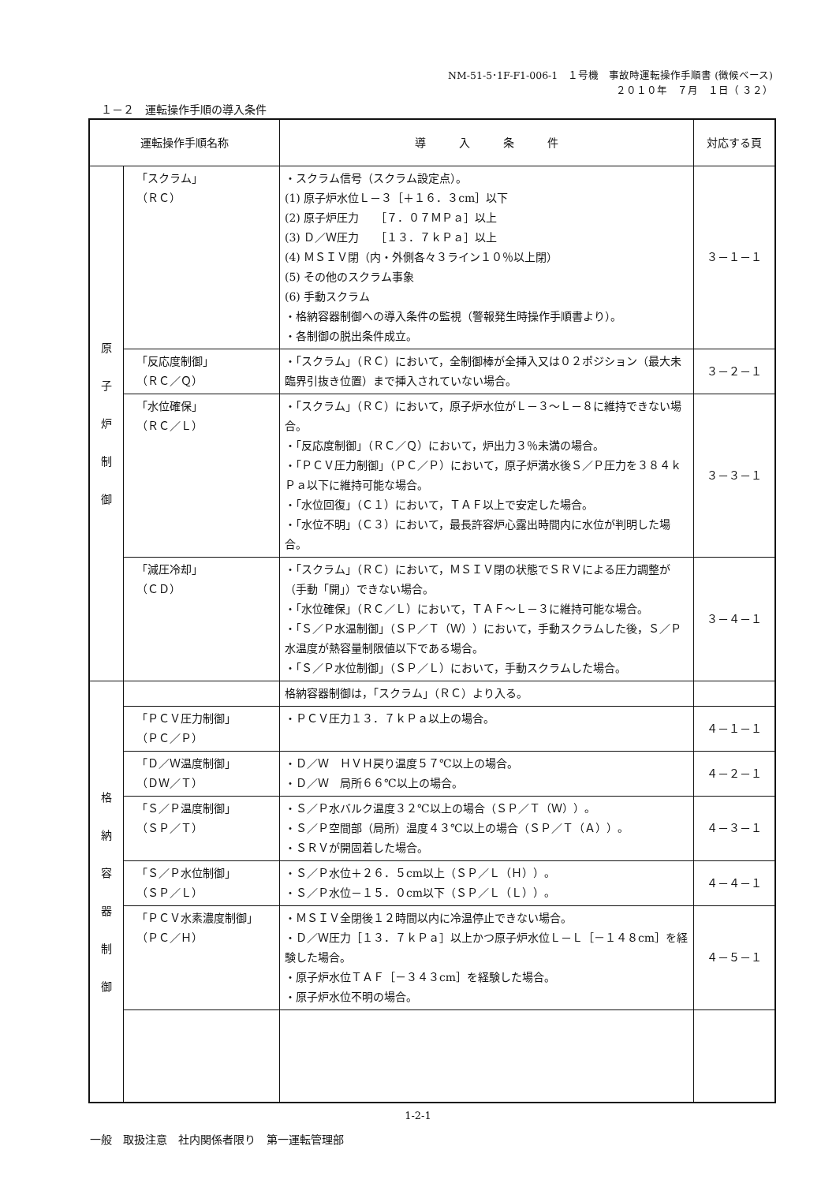NM-51-5･1F-F1-006-1　１号機　事故時運転操作手順書 (徴候ベース)
２０１０年　７月　１日（ ３２）
１－２　運転操作手順の導入条件
| 運転操作手順名称 | | 導 入 条 件 | 対応する頁 |
| --- | --- | --- | --- |
| 原 子 炉 制 御 | 「スクラム」 （ＲＣ） | ・スクラム信号（スクラム設定点）。 (1) 原子炉水位Ｌ－３［＋１６．３cm］以下 (2) 原子炉圧力 ［７．０７ＭＰａ］以上 (3) Ｄ／Ｗ圧力 ［１３．７ｋＰａ］以上 (4) ＭＳＩＶ閉（内・外側各々３ライン１０％以上閉） (5) その他のスクラム事象 (6) 手動スクラム ・格納容器制御への導入条件の監視（警報発生時操作手順書より）。 ・各制御の脱出条件成立。 | ３－１－１ |
| | 「反応度制御」 （ＲＣ／Ｑ） | ・「スクラム」（ＲＣ）において，全制御棒が全挿入又は０２ポジション（最大未臨界引抜き位置）まで挿入されていない場合。 | ３－２－１ |
| | 「水位確保」 （ＲＣ／Ｌ） | ・「スクラム」（ＲＣ）において，原子炉水位がＬ－３～Ｌ－８に維持できない場合。 ・「反応度制御」（ＲＣ／Ｑ）において，炉出力３％未満の場合。 ・「ＰＣＶ圧力制御」（ＰＣ／Ｐ）において，原子炉満水後Ｓ／Ｐ圧力を３８４ｋＰａ以下に維持可能な場合。 ・「水位回復」（Ｃ１）において，ＴＡＦ以上で安定した場合。 ・「水位不明」（Ｃ３）において，最長許容炉心露出時間内に水位が判明した場合。 | ３－３－１ |
| | 「減圧冷却」 （ＣＤ） | ・「スクラム」（ＲＣ）において，ＭＳＩＶ閉の状態でＳＲＶによる圧力調整が（手動「開」）できない場合。 ・「水位確保」（ＲＣ／Ｌ）において，ＴＡＦ～Ｌ－３に維持可能な場合。 ・「Ｓ／Ｐ水温制御」（ＳＰ／Ｔ（Ｗ））において，手動スクラムした後，Ｓ／Ｐ水温度が熱容量制限値以下である場合。 ・「Ｓ／Ｐ水位制御」（ＳＰ／Ｌ）において，手動スクラムした場合。 | ３－４－１ |
| 格 納 容 器 制 御 | | 格納容器制御は，「スクラム」（ＲＣ）より入る。 | |
| | 「ＰＣＶ圧力制御」 （ＰＣ／Ｐ） | ・ＰＣＶ圧力１３．７ｋＰａ以上の場合。 | ４－１－１ |
| | 「Ｄ／Ｗ温度制御」 （ＤＷ／Ｔ） | ・Ｄ／Ｗ ＨＶＨ戻り温度５７℃以上の場合。 ・Ｄ／Ｗ 局所６６℃以上の場合。 | ４－２－１ |
| | 「Ｓ／Ｐ温度制御」 （ＳＰ／Ｔ） | ・Ｓ／Ｐ水バルク温度３２℃以上の場合（ＳＰ／Ｔ（Ｗ））。 ・Ｓ／Ｐ空間部（局所）温度４３℃以上の場合（ＳＰ／Ｔ（Ａ））。 ・ＳＲＶが開固着した場合。 | ４－３－１ |
| | 「Ｓ／Ｐ水位制御」 （ＳＰ／Ｌ） | ・Ｓ／Ｐ水位＋２６．５cm以上（ＳＰ／Ｌ（Ｈ））。 ・Ｓ／Ｐ水位－１５．０cm以下（ＳＰ／Ｌ（Ｌ））。 | ４－４－１ |
| | 「ＰＣＶ水素濃度制御」 （ＰＣ／Ｈ） | ・ＭＳＩＶ全閉後１２時間以内に冷温停止できない場合。 ・Ｄ／Ｗ圧力［１３．７ｋＰａ］以上かつ原子炉水位Ｌ－Ｌ［－１４８cm］を経験した場合。 ・原子炉水位ＴＡＦ［－３４３cm］を経験した場合。 ・原子炉水位不明の場合。 | ４－５－１ |
1-2-1
一般　取扱注意　社内関係者限り　第一運転管理部